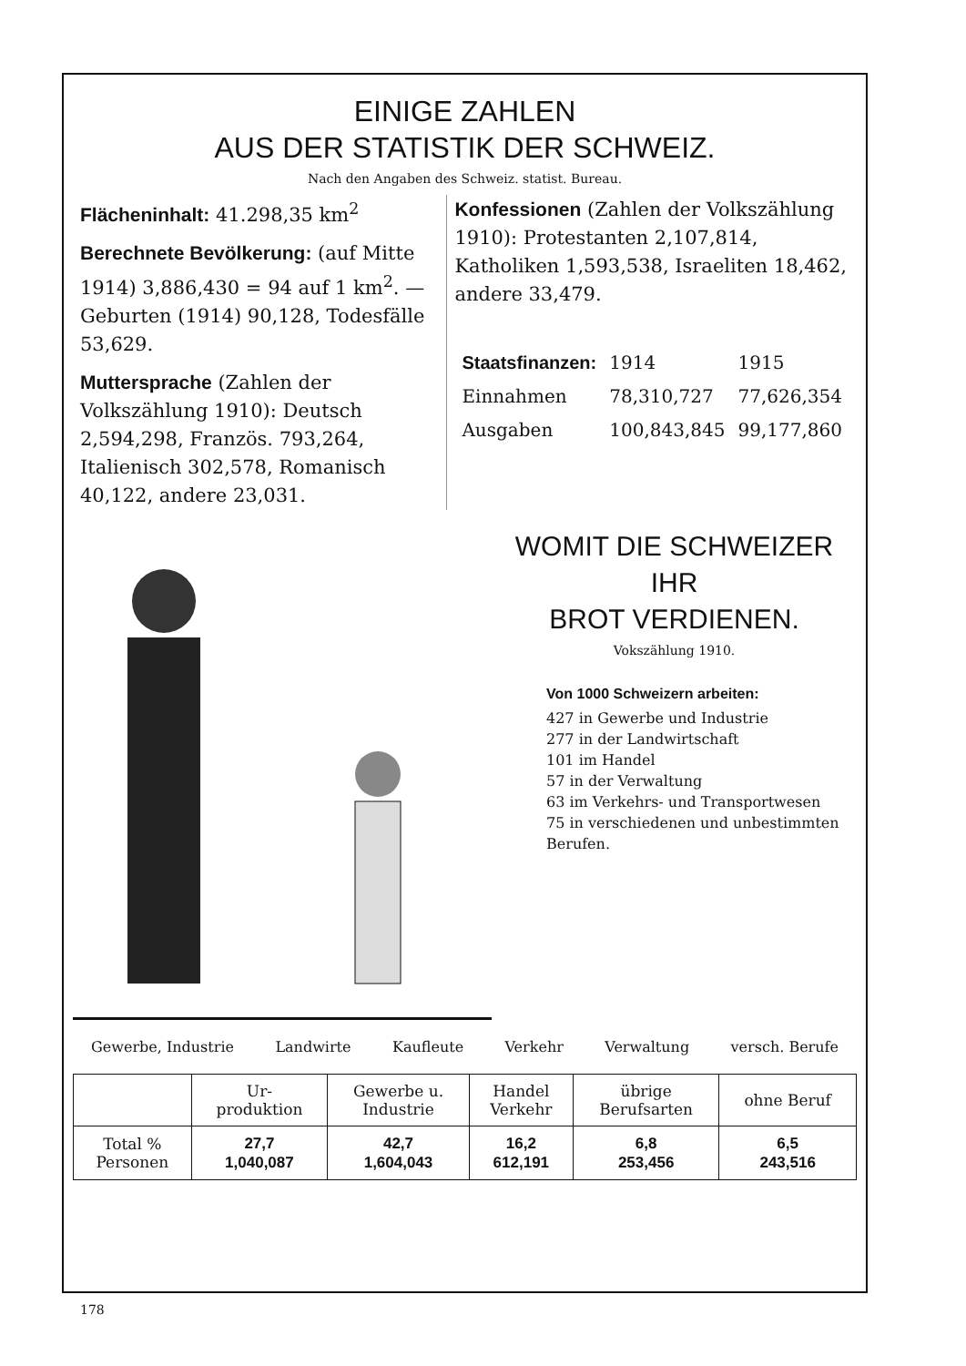EINIGE ZAHLEN
AUS DER STATISTIK DER SCHWEIZ.
Nach den Angaben des Schweiz. statist. Bureau.
Flächeninhalt: 41.298,35 km<sup>2</sup>
Berechnete Bevölkerung: (auf Mitte 1914) 3,886,430 = 94 auf 1 km<sup>2</sup>. — Geburten (1914) 90,128, Todesfälle 53,629.
Muttersprache (Zahlen der Volkszählung 1910): Deutsch 2,594,298, Französ. 793,264, Italienisch 302,578, Romanisch 40,122, andere 23,031.
Konfessionen (Zahlen der Volkszählung 1910): Protestanten 2,107,814, Katholiken 1,593,538, Israeliten 18,462, andere 33,479.
| Staatsfinanzen: | 1914 | 1915 |
| Einnahmen | 78,310,727 | 77,626,354 |
| Ausgaben | 100,843,845 | 99,177,860 |
WOMIT DIE SCHWEIZER IHR
BROT VERDIENEN.
Vokszählung 1910.
Von 1000 Schweizern arbeiten:
427 in Gewerbe und Industrie
277 in der Landwirtschaft
101 im Handel
57 in der Verwaltung
63 im Verkehrs- und Transportwesen
75 in verschiedenen und unbestimmten Berufen.
Gewerbe, Industrie Landwirte Kaufleute Verkehr Verwaltung versch. Berufe
| | Ur- produktion | Gewerbe u. Industrie | Handel Verkehr | übrige Berufsarten | ohne Beruf |
| --- | --- | --- | --- | --- | --- |
| Total % Personen | 27,7 1,040,087 | 42,7 1,604,043 | 16,2 612,191 | 6,8 253,456 | 6,5 243,516 |
178